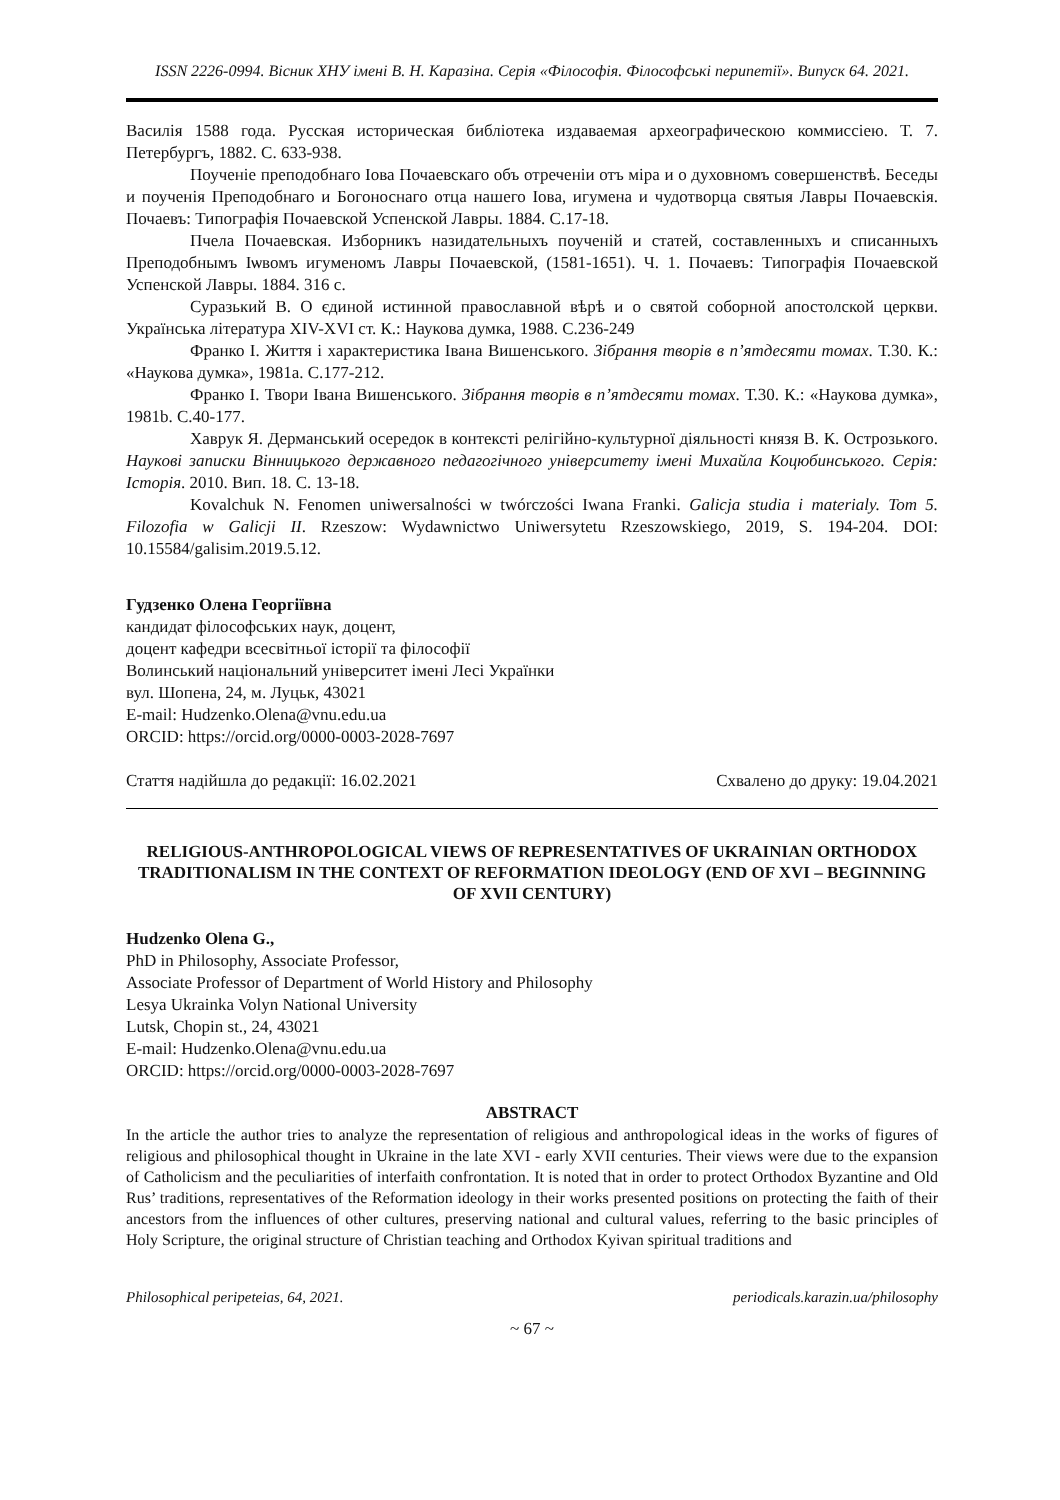ISSN 2226-0994. Вісник ХНУ імені В. Н. Каразіна. Серія «Філософія. Філософські перипетії». Випуск 64. 2021.
Василія 1588 года. Русская историческая библіотека издаваемая археографическою коммиссіею. Т. 7. Петербургъ, 1882. С. 633-938.
Поученіе преподобнаго Іова Почаевскаго объ отреченіи отъ міра и о духовномъ совершенствѣ. Беседы и поученія Преподобнаго и Богоноснаго отца нашего Іова, игумена и чудотворца святыя Лавры Почаевскія. Почаевъ: Типографія Почаевской Успенской Лавры. 1884. С.17-18.
Пчела Почаевская. Изборникъ назидательныхъ поученій и статей, составленныхъ и списанныхъ Преподобнымъ Іѡвомъ игуменомъ Лавры Почаевской, (1581-1651). Ч. 1. Почаевъ: Типографія Почаевской Успенской Лавры. 1884. 316 с.
Суразький В. О єдиной истинной православной вѣрѣ и о святой соборной апостолской церкви. Українська література XIV-XVI ст. К.: Наукова думка, 1988. С.236-249
Франко І. Життя і характеристика Івана Вишенського. Зібрання творів в п’ятдесяти томах. Т.30. К.: «Наукова думка», 1981a. С.177-212.
Франко І. Твори Івана Вишенського. Зібрання творів в п’ятдесяти томах. Т.30. К.: «Наукова думка», 1981b. С.40-177.
Хаврук Я. Дерманський осередок в контексті релігійно-культурної діяльності князя В. К. Острозького. Наукові записки Вінницького державного педагогічного університету імені Михайла Коцюбинського. Серія: Історія. 2010. Вип. 18. С. 13-18.
Kovalchuk N. Fenomen uniwersalności w twórczości Iwana Franki. Galicja studia i materialy. Tom 5. Filozofia w Galicji II. Rzeszow: Wydawnictwo Uniwersytetu Rzeszowskiego, 2019, S. 194-204. DOI: 10.15584/galisim.2019.5.12.
Гудзенко Олена Георгіївна
кандидат філософських наук, доцент,
доцент кафедри всесвітньої історії та філософії
Волинський національний університет імені Лесі Українки
вул. Шопена, 24, м. Луцьк, 43021
E-mail: Hudzenko.Olena@vnu.edu.ua
ORCID: https://orcid.org/0000-0003-2028-7697
Стаття надійшла до редакції: 16.02.2021 Схвалено до друку: 19.04.2021
RELIGIOUS-ANTHROPOLOGICAL VIEWS OF REPRESENTATIVES OF UKRAINIAN ORTHODOX TRADITIONALISM IN THE CONTEXT OF REFORMATION IDEOLOGY (END OF XVI – BEGINNING OF XVII CENTURY)
Hudzenko Olena G.,
PhD in Philosophy, Associate Professor,
Associate Professor of Department of World History and Philosophy
Lesya Ukrainka Volyn National University
Lutsk, Chopin st., 24, 43021
E-mail: Hudzenko.Olena@vnu.edu.ua
ORCID: https://orcid.org/0000-0003-2028-7697
ABSTRACT
In the article the author tries to analyze the representation of religious and anthropological ideas in the works of figures of religious and philosophical thought in Ukraine in the late XVI - early XVII centuries. Their views were due to the expansion of Catholicism and the peculiarities of interfaith confrontation. It is noted that in order to protect Orthodox Byzantine and Old Rus’ traditions, representatives of the Reformation ideology in their works presented positions on protecting the faith of their ancestors from the influences of other cultures, preserving national and cultural values, referring to the basic principles of Holy Scripture, the original structure of Christian teaching and Orthodox Kyivan spiritual traditions and
Philosophical peripeteias, 64, 2021. periodicals.karazin.ua/philosophy
~ 67 ~